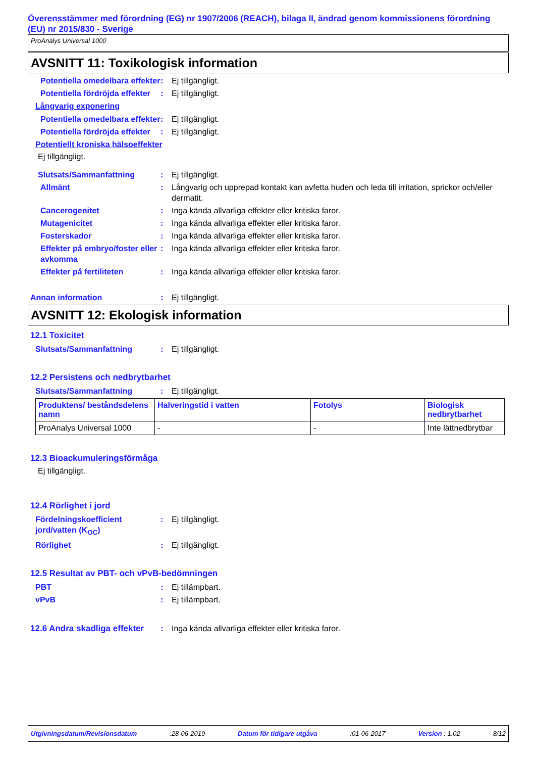Överensstämmer med förordning (EG) nr 1907/2006 (REACH), bilaga II, ändrad genom kommissionens förordning (EU) nr 2015/830 - Sverige
ProAnalys Universal 1000
AVSNITT 11: Toxikologisk information
Potentiella omedelbara effekter
: Ej tillgängligt.
Potentiella fördröjda effekter
: Ej tillgängligt.
Långvarig exponering
Potentiella omedelbara effekter
: Ej tillgängligt.
Potentiella fördröjda effekter
: Ej tillgängligt.
Potentiellt kroniska hälsoeffekter
Ej tillgängligt.
Slutsats/Sammanfattning : Ej tillgängligt.
Allmänt : Långvarig och upprepad kontakt kan avfetta huden och leda till irritation, sprickor och/eller dermatit.
Cancerogenitet : Inga kända allvarliga effekter eller kritiska faror.
Mutagenicitet : Inga kända allvarliga effekter eller kritiska faror.
Fosterskador : Inga kända allvarliga effekter eller kritiska faror.
Effekter på embryo/foster eller avkomma
: Inga kända allvarliga effekter eller kritiska faror.
Effekter på fertiliteten : Inga kända allvarliga effekter eller kritiska faror.
Annan information : Ej tillgängligt.
AVSNITT 12: Ekologisk information
12.1 Toxicitet
Slutsats/Sammanfattning : Ej tillgängligt.
12.2 Persistens och nedbrytbarhet
Slutsats/Sammanfattning : Ej tillgängligt.
| Produktens/ beståndsdelens namn | Halveringstid i vatten | Fotolys | Biologisk nedbrytbarhet |
| --- | --- | --- | --- |
| ProAnalys Universal 1000 | - | - | Inte lättnedbrytbar |
12.3 Bioackumuleringsförmåga
Ej tillgängligt.
12.4 Rörlighet i jord
Fördelningskoefficient jord/vatten (K<sub>OC</sub>)
: Ej tillgängligt.
Rörlighet : Ej tillgängligt.
12.5 Resultat av PBT- och vPvB-bedömningen
PBT : Ej tillämpbart.
vPvB : Ej tillämpbart.
12.6 Andra skadliga effekter
: Inga kända allvarliga effekter eller kritiska faror.
Utgivningsdatum/Revisionsdatum :28-06-2019 Datum för tidigare utgåva :01-06-2017 Version : 1.02 8/12